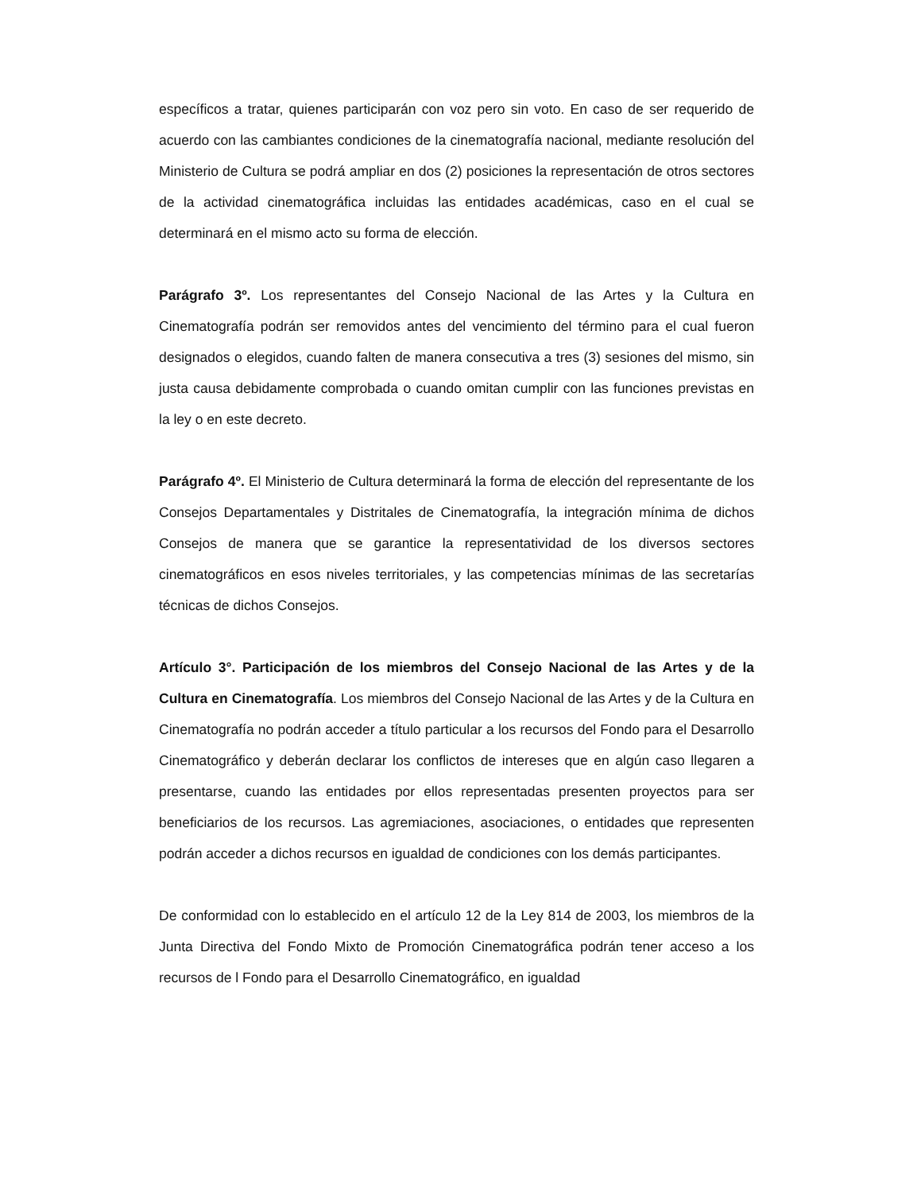específicos a tratar, quienes participarán con voz pero sin voto. En caso de ser requerido de acuerdo con las cambiantes condiciones de la cinematografía nacional, mediante resolución del Ministerio de Cultura se podrá ampliar en dos (2) posiciones la representación de otros sectores de la actividad cinematográfica incluidas las entidades académicas, caso en el cual se determinará en el mismo acto su forma de elección.
Parágrafo 3º. Los representantes del Consejo Nacional de las Artes y la Cultura en Cinematografía podrán ser removidos antes del vencimiento del término para el cual fueron designados o elegidos, cuando falten de manera consecutiva a tres (3) sesiones del mismo, sin justa causa debidamente comprobada o cuando omitan cumplir con las funciones previstas en la ley o en este decreto.
Parágrafo 4º. El Ministerio de Cultura determinará la forma de elección del representante de los Consejos Departamentales y Distritales de Cinematografía, la integración mínima de dichos Consejos de manera que se garantice la representatividad de los diversos sectores cinematográficos en esos niveles territoriales, y las competencias mínimas de las secretarías técnicas de dichos Consejos.
Artículo 3°. Participación de los miembros del Consejo Nacional de las Artes y de la Cultura en Cinematografía. Los miembros del Consejo Nacional de las Artes y de la Cultura en Cinematografía no podrán acceder a título particular a los recursos del Fondo para el Desarrollo Cinematográfico y deberán declarar los conflictos de intereses que en algún caso llegaren a presentarse, cuando las entidades por ellos representadas presenten proyectos para ser beneficiarios de los recursos. Las agremiaciones, asociaciones, o entidades que representen podrán acceder a dichos recursos en igualdad de condiciones con los demás participantes.
De conformidad con lo establecido en el artículo 12 de la Ley 814 de 2003, los miembros de la Junta Directiva del Fondo Mixto de Promoción Cinematográfica podrán tener acceso a los recursos de l Fondo para el Desarrollo Cinematográfico, en igualdad